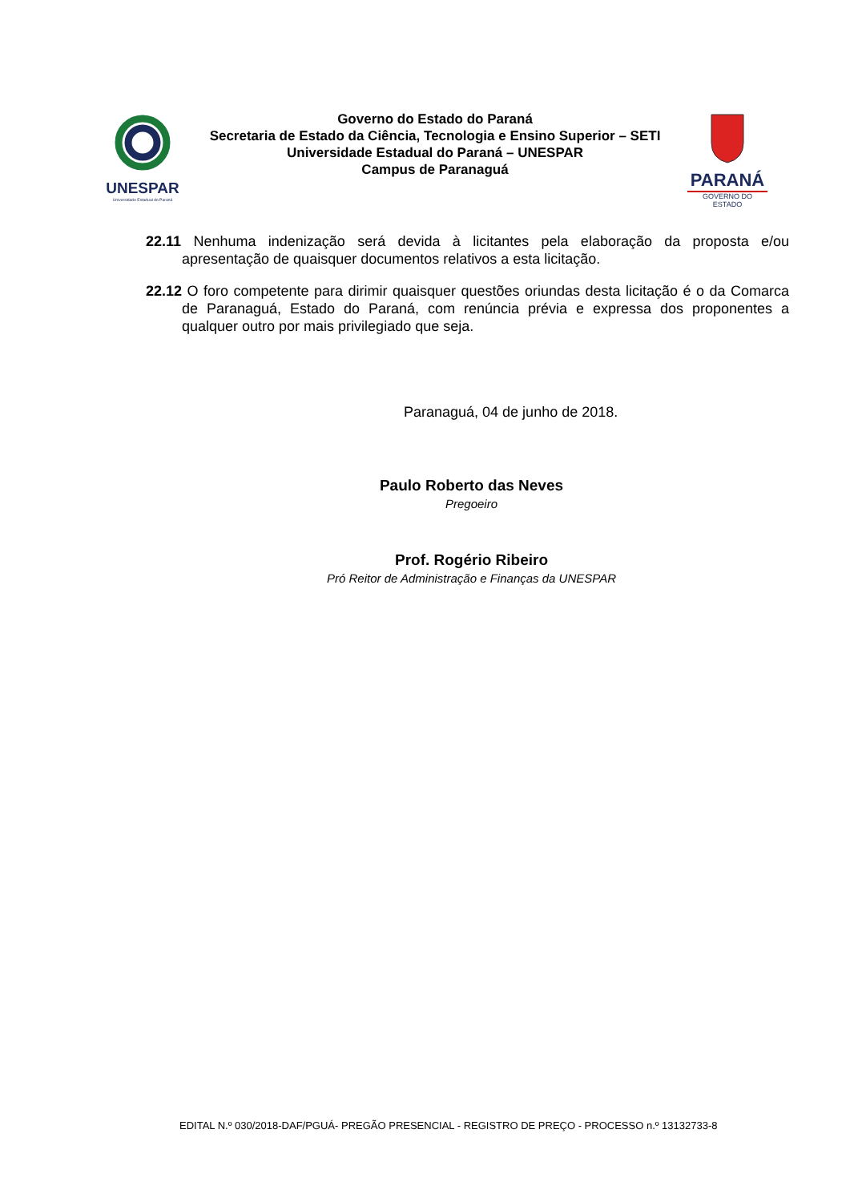UNESPAR
Universidade Estadual do Paraná
Governo do Estado do Paraná
Secretaria de Estado da Ciência, Tecnologia e Ensino Superior – SETI
Universidade Estadual do Paraná – UNESPAR
Campus de Paranaguá
PARANÁ
GOVERNO DO ESTADO
22.11 Nenhuma indenização será devida à licitantes pela elaboração da proposta e/ou apresentação de quaisquer documentos relativos a esta licitação.
22.12 O foro competente para dirimir quaisquer questões oriundas desta licitação é o da Comarca de Paranaguá, Estado do Paraná, com renúncia prévia e expressa dos proponentes a qualquer outro por mais privilegiado que seja.
Paranaguá, 04 de junho de 2018.
Paulo Roberto das Neves
Pregoeiro
Prof. Rogério Ribeiro
Pró Reitor de Administração e Finanças da UNESPAR
EDITAL N.º 030/2018-DAF/PGUÁ- PREGÃO PRESENCIAL - REGISTRO DE PREÇO - PROCESSO n.º 13132733-8